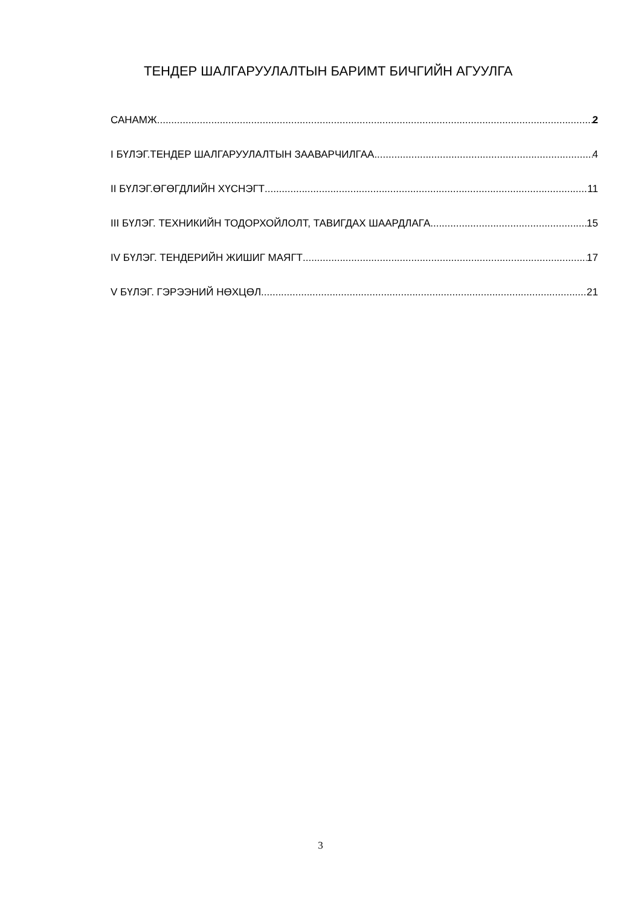ТЕНДЕР ШАЛГАРУУЛАЛТЫН БАРИМТ БИЧГИЙН АГУУЛГА
САНАМЖ 2
I БҮЛЭГ.ТЕНДЕР ШАЛГАРУУЛАЛТЫН ЗААВАРЧИЛГАА 4
II БҮЛЭГ.ӨГӨГДЛИЙН ХҮСНЭГТ 11
III БҮЛЭГ. ТЕХНИКИЙН ТОДОРХОЙЛОЛТ, ТАВИГДАХ ШААРДЛАГА 15
IV БҮЛЭГ. ТЕНДЕРИЙН ЖИШИГ МАЯГТ 17
V БҮЛЭГ. ГЭРЭЭНИЙ НӨХЦӨЛ 21
3